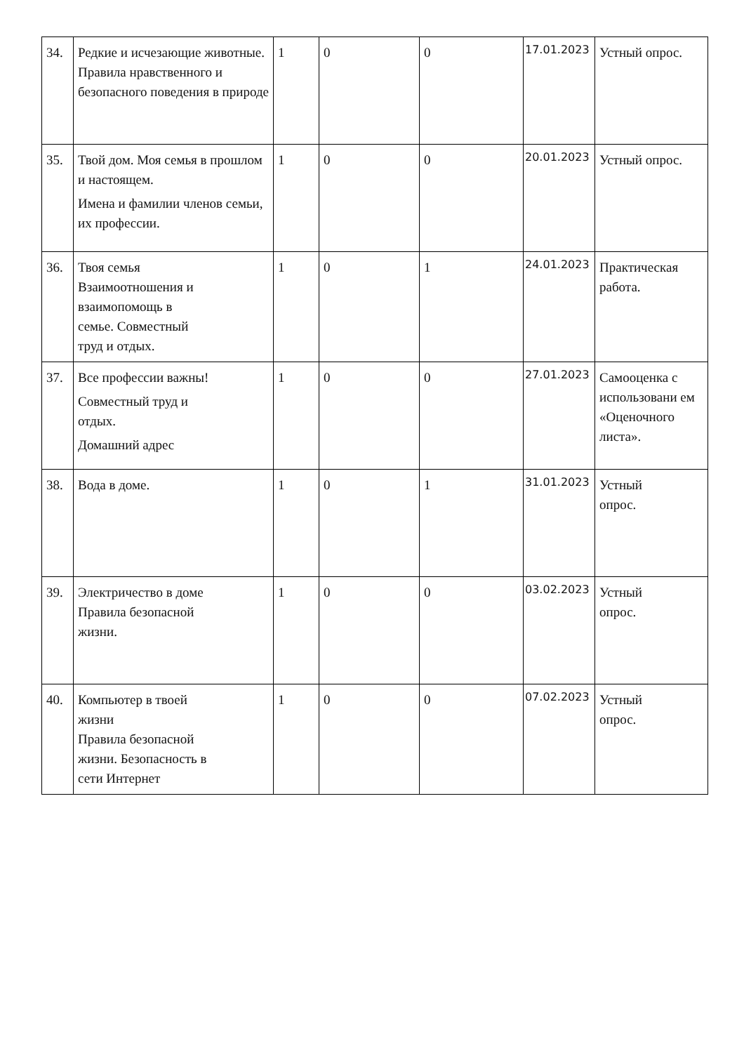| 34. | Редкие и исчезающие животные. Правила нравственного и безопасного поведения в природе | 1 | 0 | 0 | 17.01.2023 | Устный опрос. |
| 35. | Твой дом. Моя семья в прошлом и настоящем. Имена и фамилии членов семьи, их профессии. | 1 | 0 | 0 | 20.01.2023 | Устный опрос. |
| 36. | Твоя семья Взаимоотношения и взаимопомощь в семье. Совместный труд и отдых. | 1 | 0 | 1 | 24.01.2023 | Практическая работа. |
| 37. | Все профессии важны! Совместный труд и отдых. Домашний адрес | 1 | 0 | 0 | 27.01.2023 | Самооценка с использовани ем «Оценочного листа». |
| 38. | Вода в доме. | 1 | 0 | 1 | 31.01.2023 | Устный опрос. |
| 39. | Электричество в доме Правила безопасной жизни. | 1 | 0 | 0 | 03.02.2023 | Устный опрос. |
| 40. | Компьютер в твоей жизни Правила безопасной жизни. Безопасность в сети Интернет | 1 | 0 | 0 | 07.02.2023 | Устный опрос. |